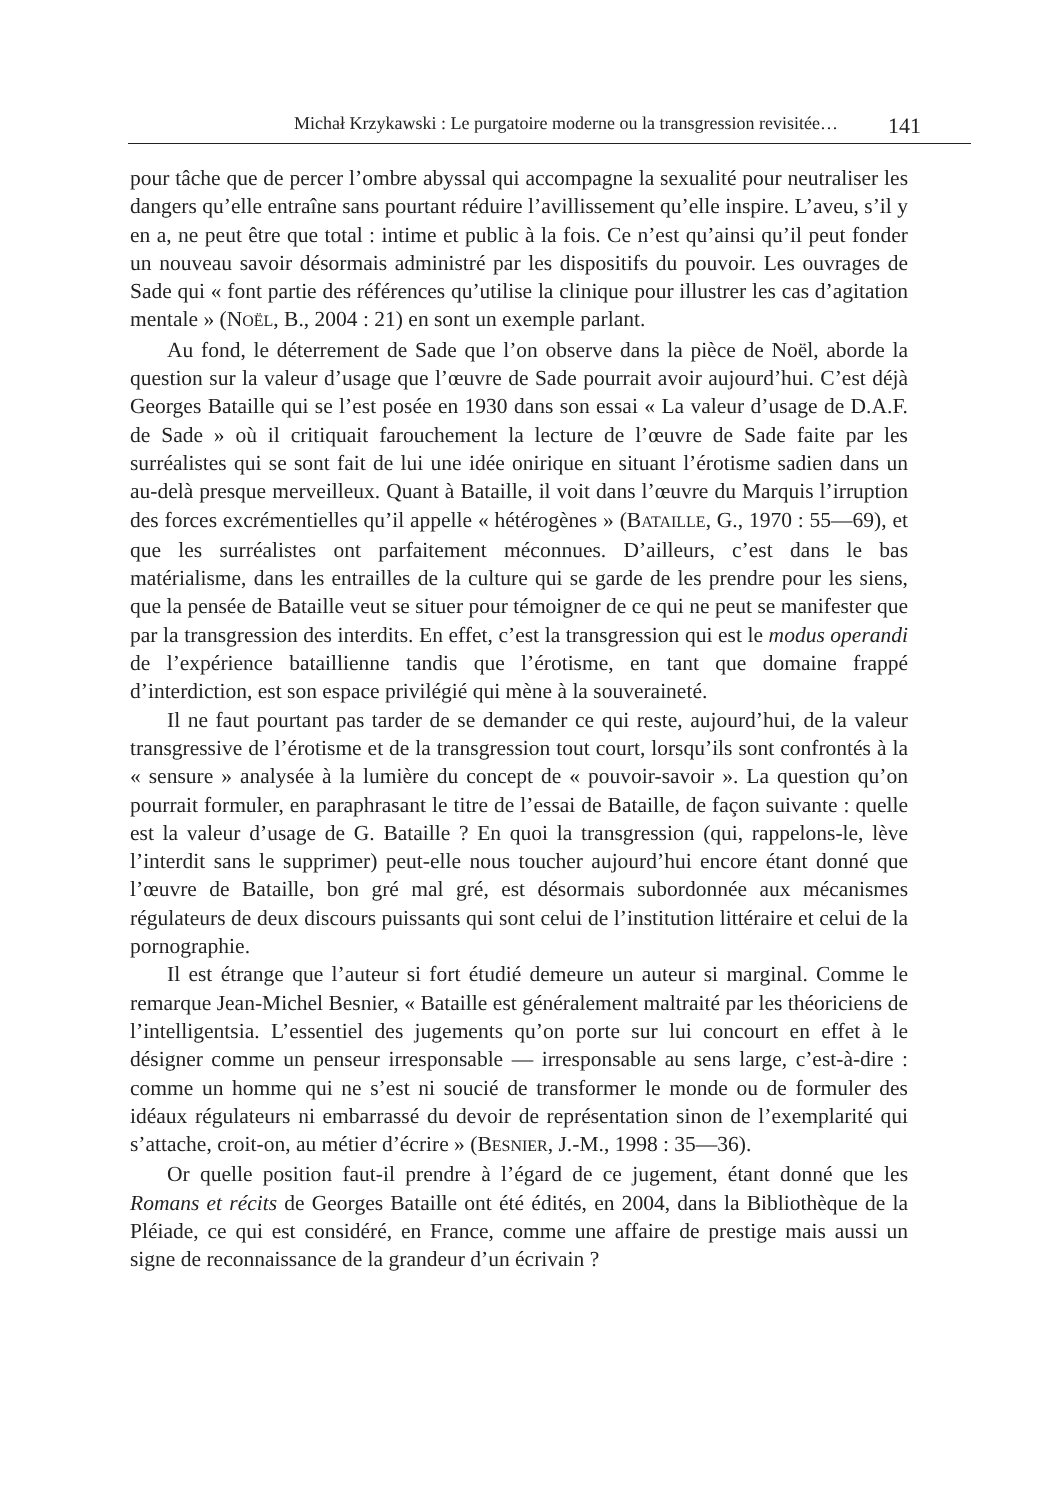Michał Krzykawski : Le purgatoire moderne ou la transgression revisitée… 141
pour tâche que de percer l’ombre abyssal qui accompagne la sexualité pour neutraliser les dangers qu’elle entraîne sans pourtant réduire l’avillissement qu’elle inspire. L’aveu, s’il y en a, ne peut être que total : intime et public à la fois. Ce n’est qu’ainsi qu’il peut fonder un nouveau savoir désormais administré par les dispositifs du pouvoir. Les ouvrages de Sade qui « font partie des références qu’utilise la clinique pour illustrer les cas d’agitation mentale » (NOËL, B., 2004 : 21) en sont un exemple parlant.
Au fond, le déterrement de Sade que l’on observe dans la pièce de Noël, aborde la question sur la valeur d’usage que l’œuvre de Sade pourrait avoir aujourd’hui. C’est déjà Georges Bataille qui se l’est posée en 1930 dans son essai « La valeur d’usage de D.A.F. de Sade » où il critiquait farouchement la lecture de l’œuvre de Sade faite par les surréalistes qui se sont fait de lui une idée onirique en situant l’érotisme sadien dans un au-delà presque merveilleux. Quant à Bataille, il voit dans l’œuvre du Marquis l’irruption des forces excrémentielles qu’il appelle « hétérogènes » (BATAILLE, G., 1970 : 55—69), et que les surréalistes ont parfaitement méconnues. D’ailleurs, c’est dans le bas matérialisme, dans les entrailles de la culture qui se garde de les prendre pour les siens, que la pensée de Bataille veut se situer pour témoigner de ce qui ne peut se manifester que par la transgression des interdits. En effet, c’est la transgression qui est le modus operandi de l’expérience bataillienne tandis que l’érotisme, en tant que domaine frappé d’interdiction, est son espace privilégié qui mène à la souveraineté.
Il ne faut pourtant pas tarder de se demander ce qui reste, aujourd’hui, de la valeur transgressive de l’érotisme et de la transgression tout court, lorsqu’ils sont confrontés à la « sensure » analysée à la lumière du concept de « pouvoir-savoir ». La question qu’on pourrait formuler, en paraphrasant le titre de l’essai de Bataille, de façon suivante : quelle est la valeur d’usage de G. Bataille ? En quoi la transgression (qui, rappelons-le, lève l’interdit sans le supprimer) peut-elle nous toucher aujourd’hui encore étant donné que l’œuvre de Bataille, bon gré mal gré, est désormais subordonnée aux mécanismes régulateurs de deux discours puissants qui sont celui de l’institution littéraire et celui de la pornographie.
Il est étrange que l’auteur si fort étudié demeure un auteur si marginal. Comme le remarque Jean-Michel Besnier, « Bataille est généralement maltraité par les théoriciens de l’intelligentsia. L’essentiel des jugements qu’on porte sur lui concourt en effet à le désigner comme un penseur irresponsable — irresponsable au sens large, c’est-à-dire : comme un homme qui ne s’est ni soucié de transformer le monde ou de formuler des idéaux régulateurs ni embarrassé du devoir de représentation sinon de l’exemplarité qui s’attache, croit-on, au métier d’écrire » (BESNIER, J.-M., 1998 : 35—36).
Or quelle position faut-il prendre à l’égard de ce jugement, étant donné que les Romans et récits de Georges Bataille ont été édités, en 2004, dans la Bibliothèque de la Pléiade, ce qui est considéré, en France, comme une affaire de prestige mais aussi un signe de reconnaissance de la grandeur d’un écrivain ?